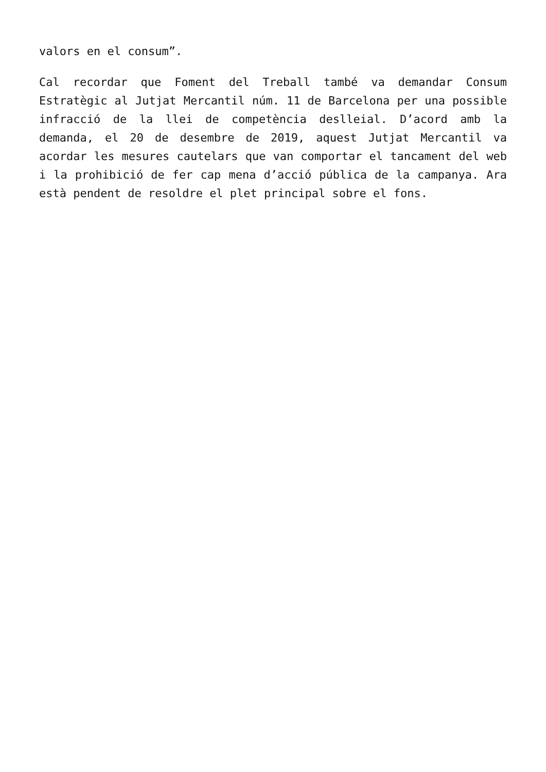valors en el consum”.
Cal recordar que Foment del Treball també va demandar Consum Estratègic al Jutjat Mercantil núm. 11 de Barcelona per una possible infracció de la llei de competència deslleial. D’acord amb la demanda, el 20 de desembre de 2019, aquest Jutjat Mercantil va acordar les mesures cautelars que van comportar el tancament del web i la prohibició de fer cap mena d’acció pública de la campanya. Ara està pendent de resoldre el plet principal sobre el fons.